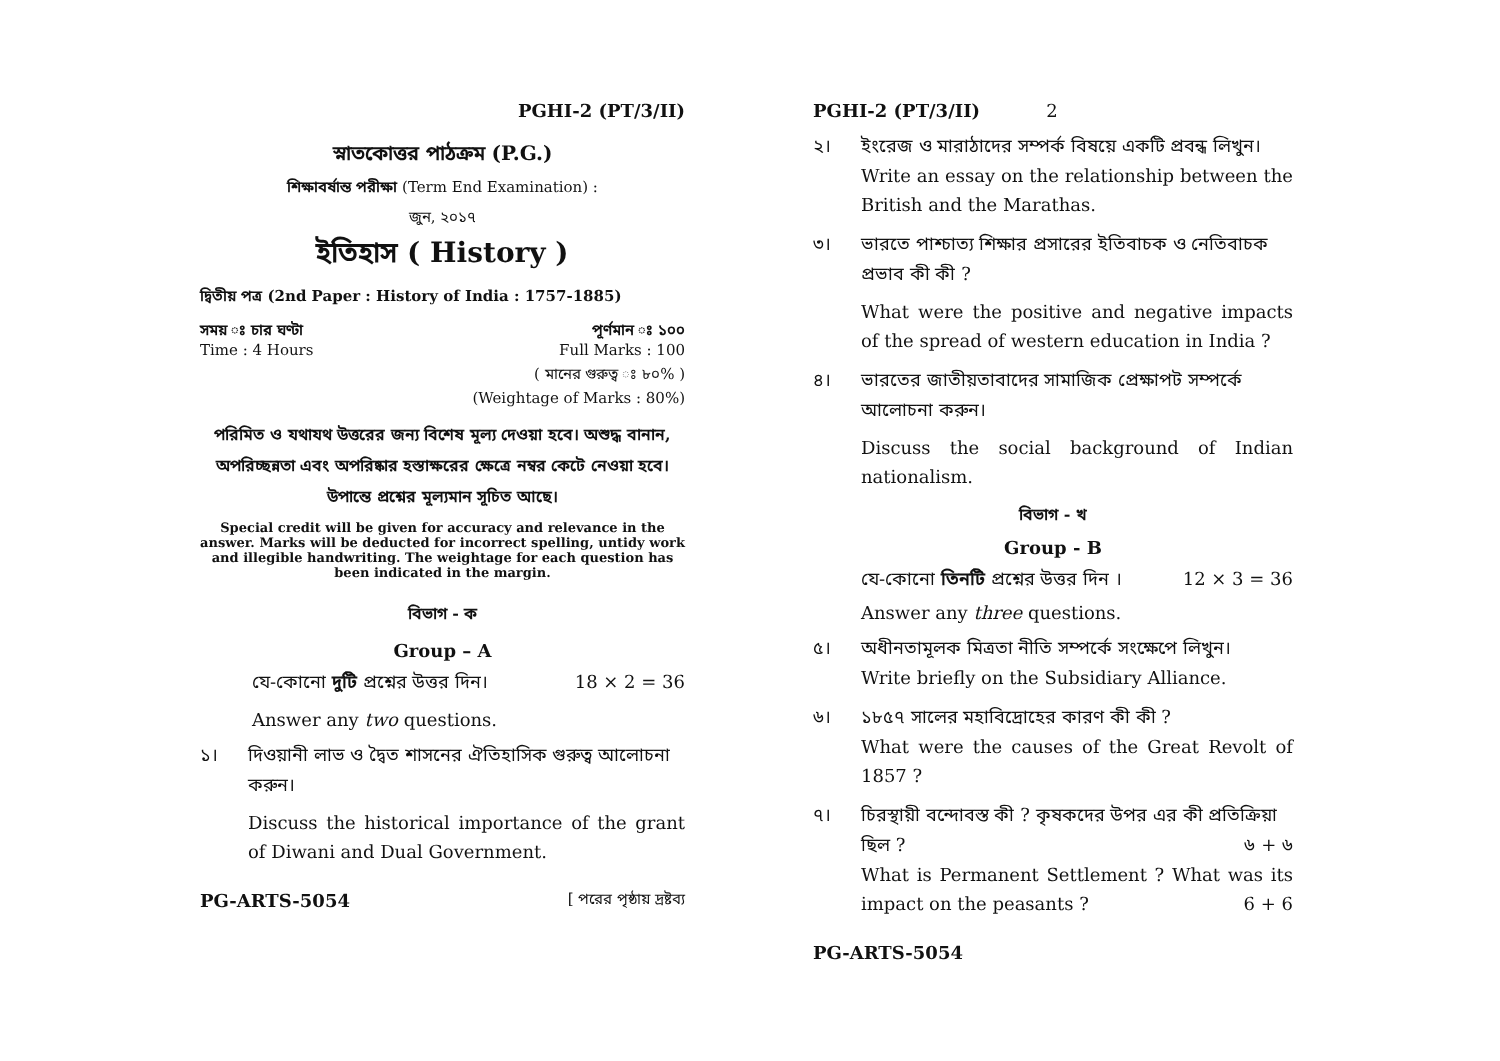PGHI-2 (PT/3/II)
স্নাতকোত্তর পাঠক্রম (P.G.)
শিক্ষাবর্ষান্ত পরীক্ষা (Term End Examination) :
জুন, ২০১৭
ইতিহাস ( History )
দ্বিতীয় পত্র (2nd Paper : History of India : 1757-1885)
সময় ঃ চার ঘণ্টা পূর্ণমান ঃ ১০০
Time : 4 Hours Full Marks : 100
( মানের গুরুত্ব ঃ ৮০% )
(Weightage of Marks : 80%)
পরিমিত ও যথাযথ উত্তরের জন্য বিশেষ মূল্য দেওয়া হবে। অশুদ্ধ বানান, অপরিচ্ছন্নতা এবং অপরিষ্কার হস্তাক্ষরের ক্ষেত্রে নম্বর কেটে নেওয়া হবে। উপান্তে প্রশ্নের মূল্যমান সূচিত আছে।
Special credit will be given for accuracy and relevance in the answer. Marks will be deducted for incorrect spelling, untidy work and illegible handwriting. The weightage for each question has been indicated in the margin.
বিভাগ - ক
Group – A
যে-কোনো দুটি প্রশ্নের উত্তর দিন। 18 × 2 = 36
Answer any two questions.
১। দিওয়ানী লাভ ও দ্বৈত শাসনের ঐতিহাসিক গুরুত্ব আলোচনা করুন।
Discuss the historical importance of the grant of Diwani and Dual Government.
PG-ARTS-5054 [ পরের পৃষ্ঠায় দ্রষ্টব্য
PGHI-2 (PT/3/II) 2
২। ইংরেজ ও মারাঠাদের সম্পর্ক বিষয়ে একটি প্রবন্ধ লিখুন।
Write an essay on the relationship between the British and the Marathas.
৩। ভারতে পাশ্চাত্য শিক্ষার প্রসারের ইতিবাচক ও নেতিবাচক প্রভাব কী কী ?
What were the positive and negative impacts of the spread of western education in India ?
৪। ভারতের জাতীয়তাবাদের সামাজিক প্রেক্ষাপট সম্পর্কে আলোচনা করুন।
Discuss the social background of Indian nationalism.
বিভাগ - খ
Group - B
যে-কোনো তিনটি প্রশ্নের উত্তর দিন । 12 × 3 = 36
Answer any three questions.
৫। অধীনতামূলক মিত্রতা নীতি সম্পর্কে সংক্ষেপে লিখুন।
Write briefly on the Subsidiary Alliance.
৬। ১৮৫৭ সালের মহাবিদ্রোহের কারণ কী কী ?
What were the causes of the Great Revolt of 1857 ?
৭। চিরস্থায়ী বন্দোবস্ত কী ? কৃষকদের উপর এর কী প্রতিক্রিয়া ছিল ? ৬ + ৬
What is Permanent Settlement ? What was its impact on the peasants ? 6 + 6
PG-ARTS-5054